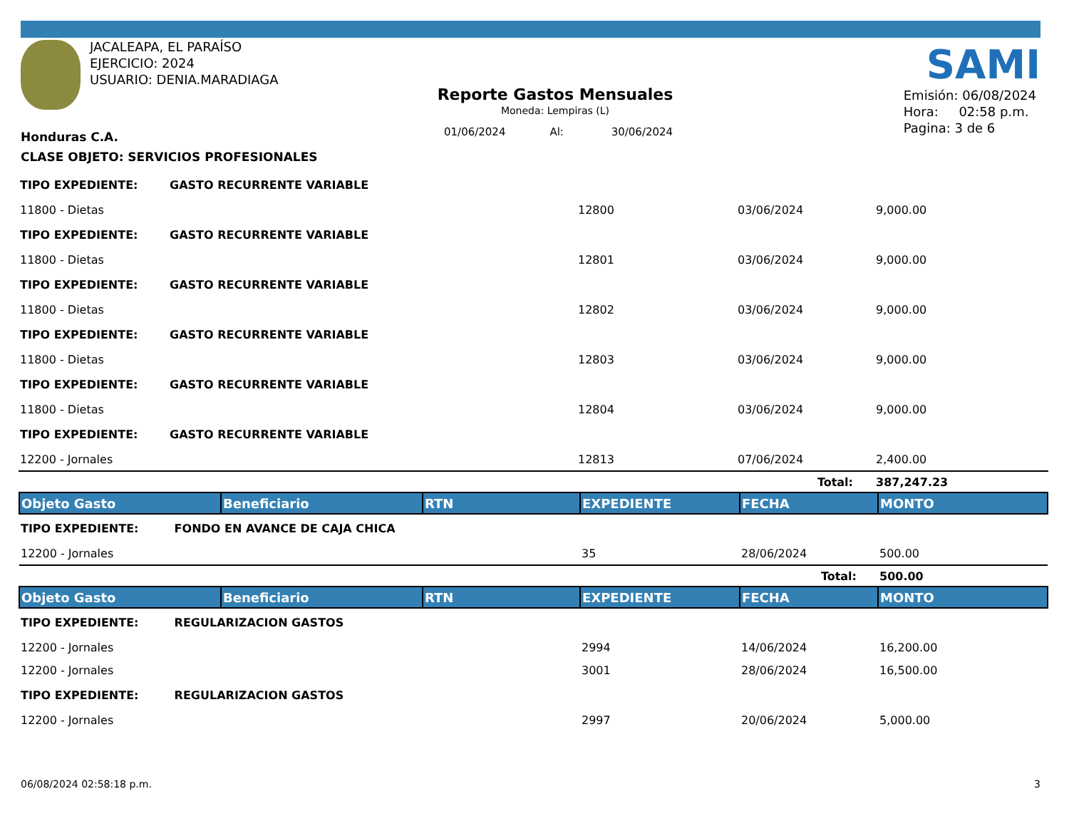JACALEAPA, EL PARAÍSO
EJERCICIO: 2024
USUARIO: DENIA.MARADIAGA
SAMI
Reporte Gastos Mensuales
Moneda: Lempiras (L)
01/06/2024 Al: 30/06/2024
Emisión: 06/08/2024
Hora: 02:58 p.m.
Pagina: 3 de 6
Honduras C.A.
CLASE OBJETO: SERVICIOS PROFESIONALES
| TIPO EXPEDIENTE: | GASTO RECURRENTE VARIABLE | | | |
| 11800 - Dietas | | 12800 | 03/06/2024 | 9,000.00 |
| TIPO EXPEDIENTE: | GASTO RECURRENTE VARIABLE | | | |
| 11800 - Dietas | | 12801 | 03/06/2024 | 9,000.00 |
| TIPO EXPEDIENTE: | GASTO RECURRENTE VARIABLE | | | |
| 11800 - Dietas | | 12802 | 03/06/2024 | 9,000.00 |
| TIPO EXPEDIENTE: | GASTO RECURRENTE VARIABLE | | | |
| 11800 - Dietas | | 12803 | 03/06/2024 | 9,000.00 |
| TIPO EXPEDIENTE: | GASTO RECURRENTE VARIABLE | | | |
| 11800 - Dietas | | 12804 | 03/06/2024 | 9,000.00 |
| TIPO EXPEDIENTE: | GASTO RECURRENTE VARIABLE | | | |
| 12200 - Jornales | | 12813 | 07/06/2024 | 2,400.00 |
| | | | Total: | 387,247.23 |
| Objeto Gasto | Beneficiario | RTN | EXPEDIENTE | FECHA | MONTO |
| --- | --- | --- | --- | --- | --- |
| TIPO EXPEDIENTE: FONDO EN AVANCE DE CAJA CHICA | | | | | |
| 12200 - Jornales | | | 35 | 28/06/2024 | 500.00 |
| | | | | Total: | 500.00 |
| Objeto Gasto | Beneficiario | RTN | EXPEDIENTE | FECHA | MONTO |
| TIPO EXPEDIENTE: REGULARIZACION GASTOS | | | | | |
| 12200 - Jornales | | | 2994 | 14/06/2024 | 16,200.00 |
| 12200 - Jornales | | | 3001 | 28/06/2024 | 16,500.00 |
| TIPO EXPEDIENTE: REGULARIZACION GASTOS | | | | | |
| 12200 - Jornales | | | 2997 | 20/06/2024 | 5,000.00 |
06/08/2024 02:58:18 p.m. 3